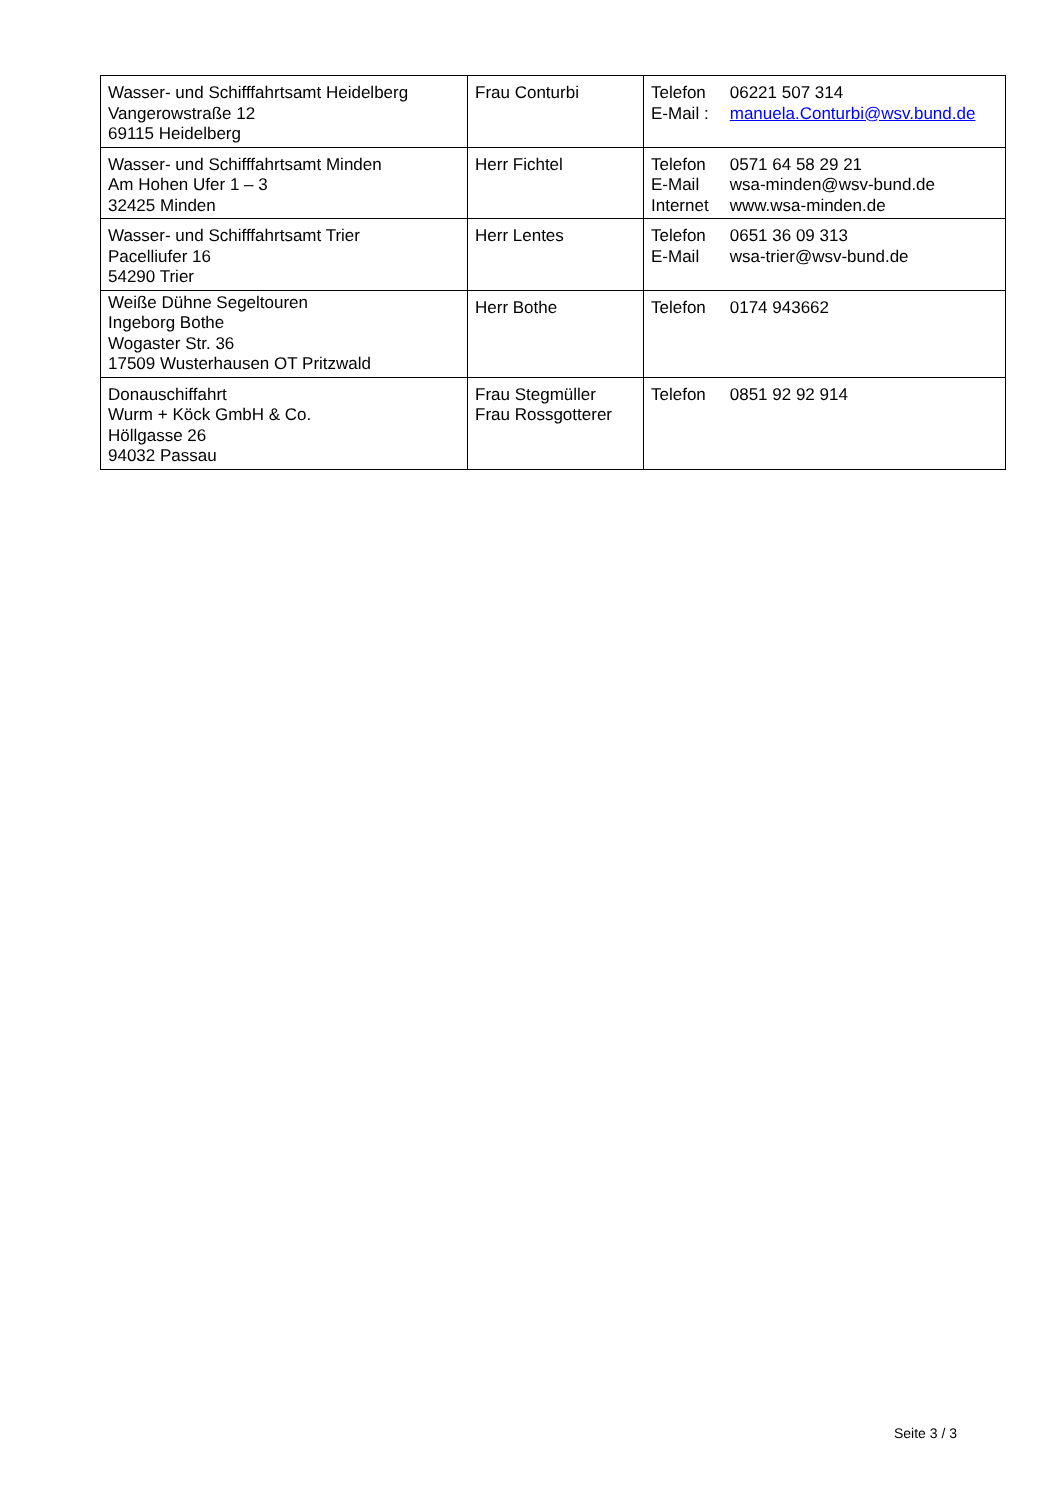| Wasser- und Schifffahrtsamt Heidelberg Vangerowstraße 12 69115 Heidelberg | Frau Conturbi | Telefon 06221 507 314 E-Mail : manuela.Conturbi@wsv.bund.de |
| Wasser- und Schifffahrtsamt Minden Am Hohen Ufer 1 – 3 32425 Minden | Herr Fichtel | Telefon 0571 64 58 29 21 E-Mail wsa-minden@wsv-bund.de Internet www.wsa-minden.de |
| Wasser- und Schifffahrtsamt Trier Pacelliufer 16 54290 Trier | Herr Lentes | Telefon 0651 36 09 313 E-Mail wsa-trier@wsv-bund.de |
| Weiße Dühne Segeltouren Ingeborg Bothe Wogaster Str. 36 17509 Wusterhausen OT Pritzwald | Herr Bothe | Telefon 0174 943662 |
| Donauschiffahrt Wurm + Köck GmbH & Co. Höllgasse 26 94032 Passau | Frau Stegmüller Frau Rossgotterer | Telefon 0851 92 92 914 |
Seite 3 / 3